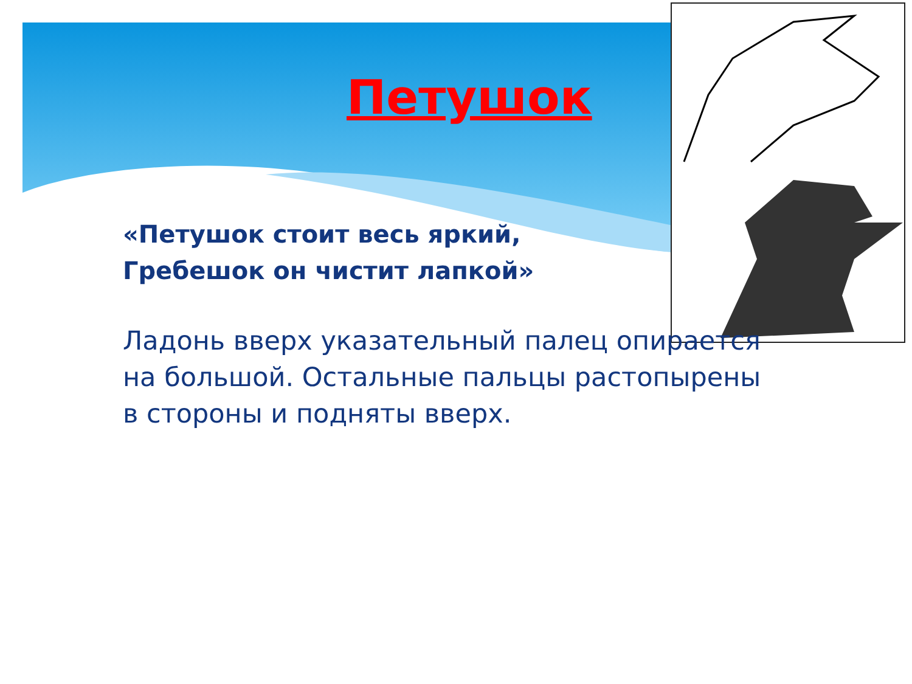Петушок
«Петушок стоит весь яркий,
Гребешок он чистит лапкой»
Ладонь вверх указательный палец опирается на большой. Остальные пальцы растопырены в стороны и подняты вверх.